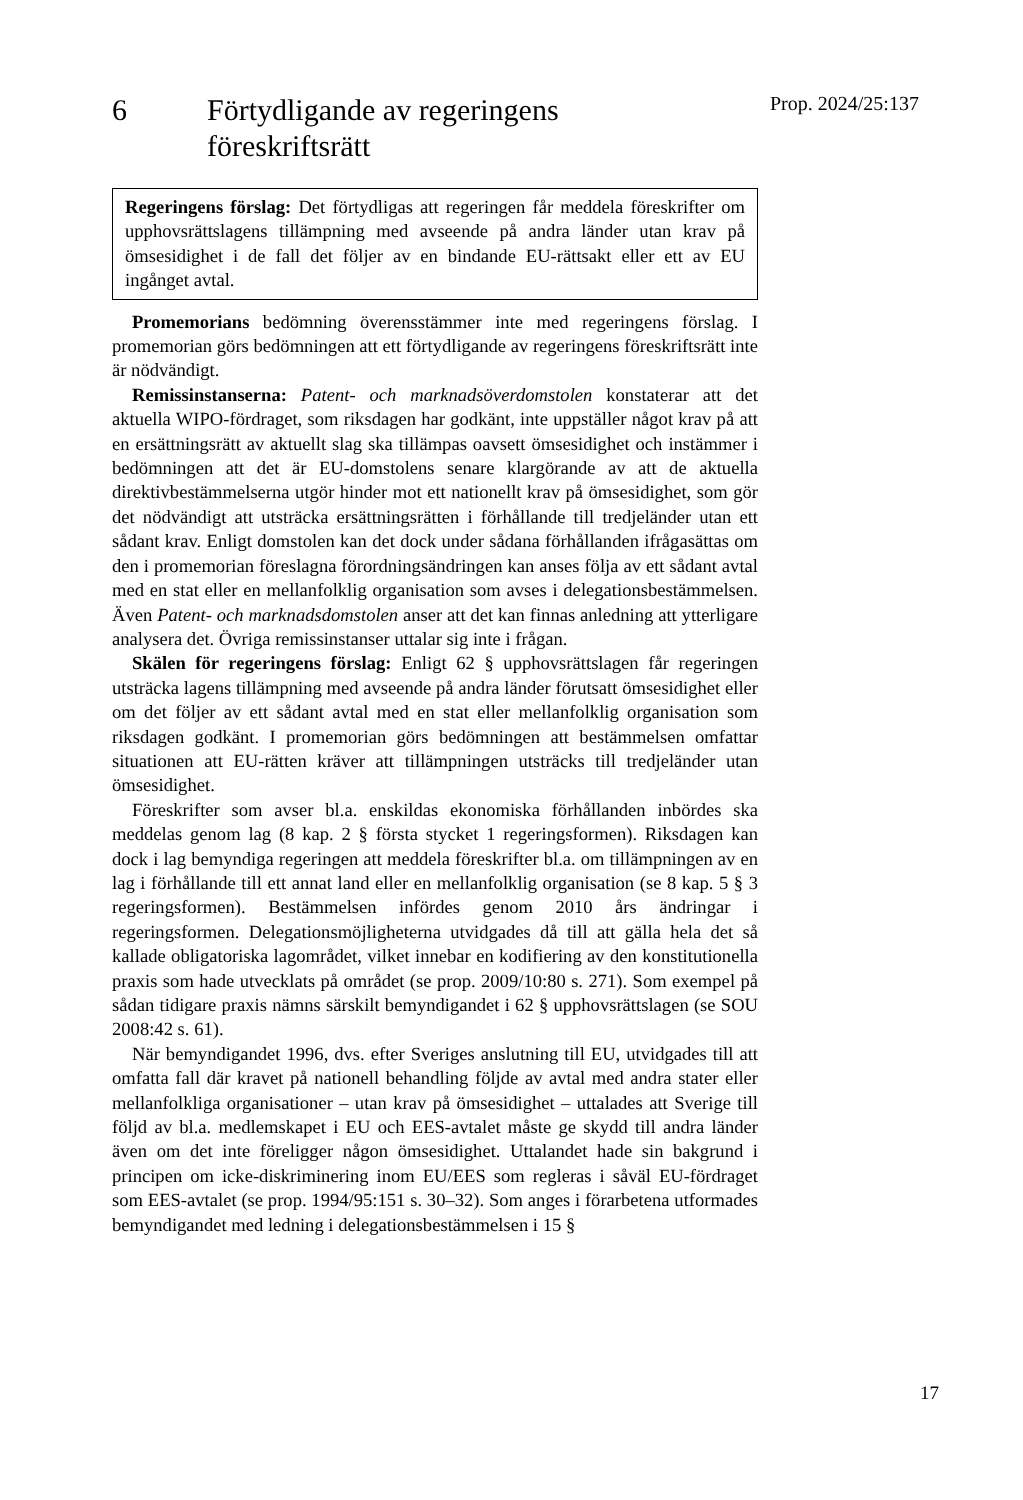6 Förtydligande av regeringens
föreskriftsrätt
Prop. 2024/25:137
Regeringens förslag: Det förtydligas att regeringen får meddela föreskrifter om upphovsrättslagens tillämpning med avseende på andra länder utan krav på ömsesidighet i de fall det följer av en bindande EU-rättsakt eller ett av EU ingånget avtal.
Promemorians bedömning överensstämmer inte med regeringens förslag. I promemorian görs bedömningen att ett förtydligande av regeringens föreskriftsrätt inte är nödvändigt.
Remissinstanserna: Patent- och marknadsöverdomstolen konstaterar att det aktuella WIPO-fördraget, som riksdagen har godkänt, inte uppställer något krav på att en ersättningsrätt av aktuellt slag ska tillämpas oavsett ömsesidighet och instämmer i bedömningen att det är EU-domstolens senare klargörande av att de aktuella direktivbestämmelserna utgör hinder mot ett nationellt krav på ömsesidighet, som gör det nödvändigt att utsträcka ersättningsrätten i förhållande till tredjeländer utan ett sådant krav. Enligt domstolen kan det dock under sådana förhållanden ifrågasättas om den i promemorian föreslagna förordnings­ändringen kan anses följa av ett sådant avtal med en stat eller en mellanfolklig organisation som avses i delegationsbestämmelsen. Även Patent- och marknadsdomstolen anser att det kan finnas anledning att ytterligare analysera det. Övriga remissinstanser uttalar sig inte i frågan.
Skälen för regeringens förslag: Enligt 62 § upphovsrättslagen får regeringen utsträcka lagens tillämpning med avseende på andra länder förutsatt ömsesidighet eller om det följer av ett sådant avtal med en stat eller mellanfolklig organisation som riksdagen godkänt. I promemorian görs bedömningen att bestämmelsen omfattar situationen att EU-rätten kräver att tillämpningen utsträcks till tredjeländer utan ömsesidighet.
Föreskrifter som avser bl.a. enskildas ekonomiska förhållanden inbördes ska meddelas genom lag (8 kap. 2 § första stycket 1 regeringsformen). Riksdagen kan dock i lag bemyndiga regeringen att meddela föreskrifter bl.a. om tillämpningen av en lag i förhållande till ett annat land eller en mellanfolklig organisation (se 8 kap. 5 § 3 regeringsformen). Bestäm­melsen infördes genom 2010 års ändringar i regeringsformen. Delegationsmöjligheterna utvidgades då till att gälla hela det så kallade obligatoriska lagområdet, vilket innebar en kodifiering av den konstitutionella praxis som hade utvecklats på området (se prop. 2009/10:80 s. 271). Som exempel på sådan tidigare praxis nämns särskilt bemyndigandet i 62 § upphovsrättslagen (se SOU 2008:42 s. 61).
När bemyndigandet 1996, dvs. efter Sveriges anslutning till EU, utvidgades till att omfatta fall där kravet på nationell behandling följde av avtal med andra stater eller mellanfolkliga organisationer – utan krav på ömsesidighet – uttalades att Sverige till följd av bl.a. medlemskapet i EU och EES-avtalet måste ge skydd till andra länder även om det inte föreligger någon ömsesidighet. Uttalandet hade sin bakgrund i principen om icke-diskriminering inom EU/EES som regleras i såväl EU-fördraget som EES-avtalet (se prop. 1994/95:151 s. 30–32). Som anges i förarbetena utformades bemyndigandet med ledning i delegationsbestämmelsen i 15 §
17